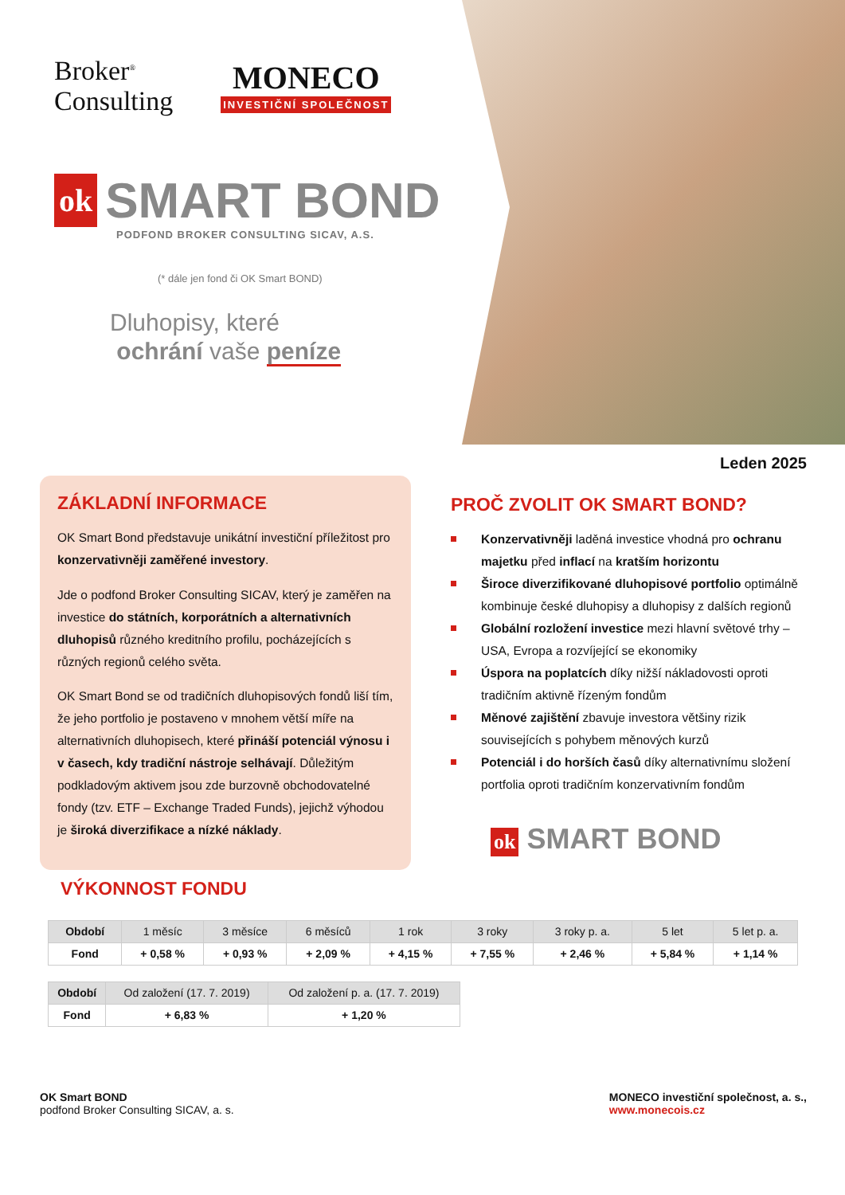Broker<sup>®</sup>
Consulting
MONECO
INVESTIČNÍ SPOLEČNOST
ok SMART BOND
PODFOND BROKER CONSULTING SICAV, A.S.
(* dále jen fond či OK Smart BOND)
Dluhopisy, které
ochrání vaše peníze
Leden 2025
ZÁKLADNÍ INFORMACE
OK Smart Bond představuje unikátní investiční příležitost pro konzervativněji zaměřené investory.
Jde o podfond Broker Consulting SICAV, který je zaměřen na investice do státních, korporátních a alternativních dluhopisů různého kreditního profilu, pocházejících s různých regionů celého světa.
OK Smart Bond se od tradičních dluhopisových fondů liší tím, že jeho portfolio je postaveno v mnohem větší míře na alternativních dluhopisech, které přináší potenciál výnosu i v časech, kdy tradiční nástroje selhávají. Důležitým podkladovým aktivem jsou zde burzovně obchodovatelné fondy (tzv. ETF – Exchange Traded Funds), jejichž výhodou je široká diverzifikace a nízké náklady.
PROČ ZVOLIT OK SMART BOND?
Konzervativněji laděná investice vhodná pro ochranu majetku před inflací na kratším horizontu
Široce diverzifikované dluhopisové portfolio optimálně kombinuje české dluhopisy a dluhopisy z dalších regionů
Globální rozložení investice mezi hlavní světové trhy – USA, Evropa a rozvíjející se ekonomiky
Úspora na poplatcích díky nižší nákladovosti oproti tradičním aktivně řízeným fondům
Měnové zajištění zbavuje investora většiny rizik souvisejících s pohybem měnových kurzů
Potenciál i do horších časů díky alternativnímu složení portfolia oproti tradičním konzervativním fondům
ok SMART BOND
VÝKONNOST FONDU
| Období | 1 měsíc | 3 měsíce | 6 měsíců | 1 rok | 3 roky | 3 roky p. a. | 5 let | 5 let p. a. |
| --- | --- | --- | --- | --- | --- | --- | --- | --- |
| Fond | + 0,58 % | + 0,93 % | + 2,09 % | + 4,15 % | + 7,55 % | + 2,46 % | + 5,84 % | + 1,14 % |
| Období | Od založení (17. 7. 2019) | Od založení p. a. (17. 7. 2019) |
| --- | --- | --- |
| Fond | + 6,83 % | + 1,20 % |
OK Smart BOND
podfond Broker Consulting SICAV, a. s.
MONECO investiční společnost, a. s.,
www.monecois.cz